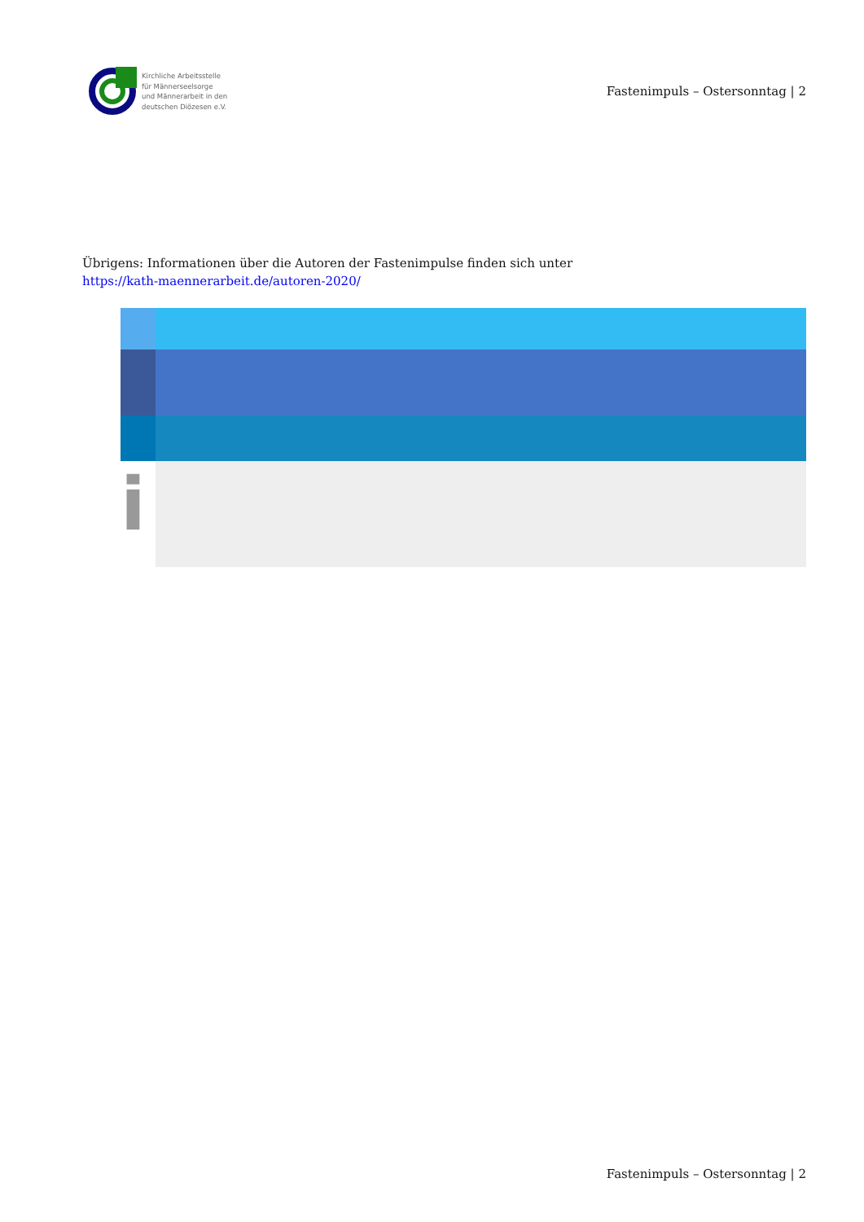Kirchliche Arbeitsstelle
für Männerseelsorge
und Männerarbeit in den
deutschen Diözesen e.V.
Fastenimpuls – Ostersonntag | 2
Übrigens: Informationen über die Autoren der Fastenimpulse finden sich unter
https://kath-maennerarbeit.de/autoren-2020/
i
Fastenimpuls – Ostersonntag | 2